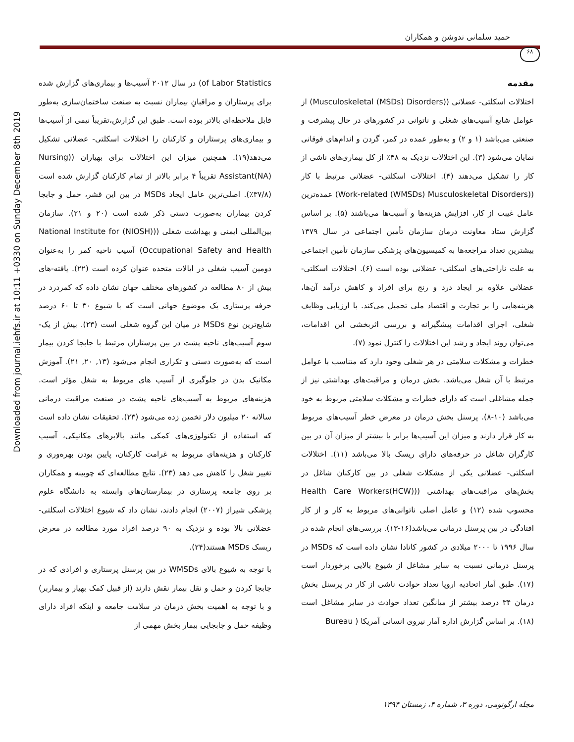Downloaded from journal.iehfs.ir at 10:11 +0330 on Sunday December 8th 2019
حمید سلمانی ندوشن و همکاران
۶۸
مقدمه
اختلالات اسکلتی- عضلانی ((Musculoskeletal (MSDs) Disorders) از عوامل شایع آسیب‌های شغلی و ناتوانی در کشورهای در حال پیشرفت و صنعتی می‌باشد (۱ و ۲) و به‌طور عمده در کمر، گردن و اندام‌های فوقانی نمایان می‌شود (۳). این اختلالات نزدیک به ۴۸٪ از کل بیماری‌های ناشی از کار را تشکیل می‌دهند (۴). اختلالات اسکلتی- عضلانی مرتبط با کار ((Work-related (WMSDs) Musculoskeletal Disorders) عمده‌ترین عامل غیبت از کار، افزایش هزینه‌ها و آسیب‌ها می‌باشند (۵). بر اساس گزارش ستاد معاونت درمان سازمان تأمین اجتماعی در سال ۱۳۷۹ بیشترین تعداد مراجعه‌ها به کمیسیون‌های پزشکی سازمان تأمین اجتماعی به علت ناراحتی‌های اسکلتی- عضلانی بوده است (۶). اختلالات اسکلتی- عضلانی علاوه بر ایجاد درد و رنج برای افراد و کاهش درآمد آن‌ها، هزینه‌هایی را بر تجارت و اقتصاد ملی تحمیل می‌کند. با ارزیابی وظایف شغلی، اجرای اقدامات پیشگیرانه و بررسی اثربخشی این اقدامات، می‌توان روند ایجاد و رشد این اختلالات را کنترل نمود (۷).
خطرات و مشکلات سلامتی در هر شغلی وجود دارد که متناسب با عوامل مرتبط با آن شغل می‌باشد. بخش درمان و مراقبت‌های بهداشتی نیز از جمله مشاغلی است که دارای خطرات و مشکلات سلامتی مربوط به خود می‌باشد (۱۰-۸). پرسنل بخش درمان در معرض خطر آسیب‌های مربوط به کار قرار دارند و میزان این آسیب‌ها برابر یا بیشتر از میزان آن در بین کارگران شاغل در حرفه‌های دارای ریسک بالا می‌باشد (۱۱). اختلالات اسکلتی- عضلانی یکی از مشکلات شغلی در بین کارکنان شاغل در بخش‌های مراقبت‌های بهداشتی ((Health Care Workers(HCW) محسوب شده (۱۲) و عامل اصلی ناتوانی‌های مربوط به کار و از کار افتادگی در بین پرسنل درمانی می‌باشد(۱۶-۱۳). بررسی‌های انجام شده در سال ۱۹۹۶ تا ۲۰۰۰ میلادی در کشور کانادا نشان داده است که MSDs در پرسنل درمانی نسبت به سایر مشاغل از شیوع بالایی برخوردار است (۱۷). طبق آمار اتحادیه اروپا تعداد حوادث ناشی از کار در پرسنل بخش درمان ۳۴ درصد بیشتر از میانگین تعداد حوادث در سایر مشاغل است (۱۸). بر اساس گزارش اداره آمار نیروی انسانی آمریکا ( Bureau
of Labor Statistics) در سال ۲۰۱۲ آسیب‌ها و بیماری‌های گزارش شده برای پرستاران و مراقبانِ بیماران نسبت به صنعت ساختمان‌سازی به‌طور قابل ملاحظه‌ای بالاتر بوده است. طبق این گزارش،تقریباً نیمی از آسیب‌ها و بیماری‌های پرستاران و کارکنان را اختلالات اسکلتی- عضلانی تشکیل می‌دهد(۱۹). همچنین میزان این اختلالات برای بهیاران ((Nursing Assistant(NA) تقریباً ۴ برابر بالاتر از تمام کارکنان گزارش شده است (۳۷/۸٪). اصلی‌ترین عامل ایجاد MSDs در بین این قشر، حمل و جابجا کردن بیماران به‌صورت دستی ذکر شده است (۲۰ و ۲۱). سازمان بین‌المللی ایمنی و بهداشت شغلی ((National Institute for (NIOSH) Occupational Safety and Health) آسیب ناحیه کمر را به‌عنوان دومین آسیب شغلی در ایالات متحده عنوان کرده است (۲۲). یافته-های بیش از ۸۰ مطالعه در کشورهای مختلف جهان نشان داده که کمردرد در حرفه پرستاری یک موضوع جهانی است که با شیوع ۳۰ تا ۶۰ درصد شایع‌ترین نوع MSDs در میان این گروه شغلی است (۲۳). بیش از یک- سوم آسیب‌های ناحیه پشت در بین پرستاران مرتبط با جابجا کردن بیمار است که به‌صورت دستی و تکراری انجام می‌شود (۱۳, ۲۰, ۲۱). آموزش مکانیک بدن در جلوگیری از آسیب های مربوط به شغل مؤثر است. هزینه‌های مربوط به آسیب‌های ناحیه پشت در صنعت مراقبت درمانی سالانه ۲۰ میلیون دلار تخمین زده می‌شود (۲۳). تحقیقات نشان داده است که استفاده از تکنولوژی‌های کمکی مانند بالابرهای مکانیکی، آسیب کارکنان و هزینه‌های مربوط به غرامت کارکنان، پایین بودن بهره‌وری و تغییر شغل را کاهش می دهد (۲۳). نتایج مطالعه‌ای که چوبینه و همکاران بر روی جامعه پرستاری در بیمارستان‌های وابسته به دانشگاه علوم پزشکی شیراز (۲۰۰۷) انجام دادند، نشان داد که شیوع اختلالات اسکلتی- عضلانی بالا بوده و نزدیک به ۹۰ درصد افراد مورد مطالعه در معرض ریسک MSDs هستند(۲۴).
با توجه به شیوع بالای WMSDs در بین پرسنل پرستاری و افرادی که در جابجا کردن و حمل و نقل بیمار نقش دارند (از قبیل کمک بهیار و بیماربر) و با توجه به اهمیت بخش درمان در سلامت جامعه و اینکه افراد دارای وظیفه حمل و جابجایی بیمار بخش مهمی از
مجله ارگونومی، دوره ۳، شماره ۴، زمستان ۱۳۹۴